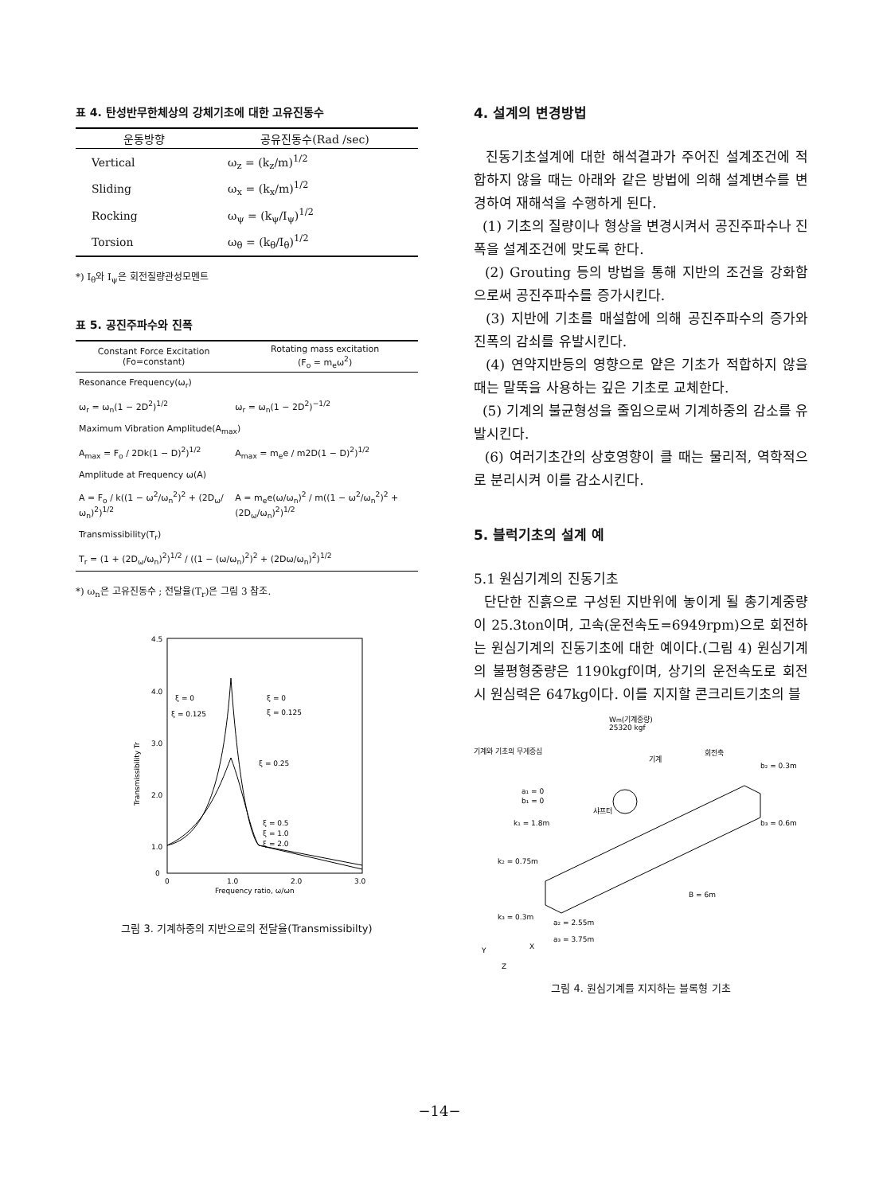표 4. 탄성반무한체상의 강체기초에 대한 고유진동수
| 운동방향 | 공유진동수(Rad /sec) |
| --- | --- |
| Vertical | ω<sub>z</sub> = (k<sub>z</sub>/m)<sup>1/2</sup> |
| Sliding | ω<sub>x</sub> = (k<sub>x</sub>/m)<sup>1/2</sup> |
| Rocking | ω<sub>ψ</sub> = (k<sub>ψ</sub>/I<sub>ψ</sub>)<sup>1/2</sup> |
| Torsion | ω<sub>θ</sub> = (k<sub>θ</sub>/I<sub>θ</sub>)<sup>1/2</sup> |
*) I<sub>θ</sub>와 I<sub>ψ</sub>은 회전질량관성모멘트
표 5. 공진주파수와 진폭
| Constant Force Excitation (Fo=constant) | Rotating mass excitation (F<sub>o</sub> = m<sub>e</sub>ω<sup>2</sup>) |
| --- | --- |
| Resonance Frequency(ω<sub>r</sub>) | |
| ω<sub>r</sub> = ω<sub>n</sub>(1 − 2D<sup>2</sup>)<sup>1/2</sup> | ω<sub>r</sub> = ω<sub>n</sub>(1 − 2D<sup>2</sup>)<sup>−1/2</sup> |
| Maximum Vibration Amplitude(A<sub>max</sub>) | |
| A<sub>max</sub> = F<sub>o</sub> / 2Dk(1 − D)<sup>2</sup>)<sup>1/2</sup> | A<sub>max</sub> = m<sub>e</sub>e / m2D(1 − D)<sup>2</sup>)<sup>1/2</sup> |
| Amplitude at Frequency ω(A) | |
| A = F<sub>o</sub> / k((1 − ω<sup>2</sup>/ω<sub>n</sub><sup>2</sup>)<sup>2</sup> + (2D<sub>ω</sub>/ω<sub>n</sub>)<sup>2</sup>)<sup>1/2</sup> | A = m<sub>e</sub>e(ω/ω<sub>n</sub>)<sup>2</sup> / m((1 − ω<sup>2</sup>/ω<sub>n</sub><sup>2</sup>)<sup>2</sup> + (2D<sub>ω</sub>/ω<sub>n</sub>)<sup>2</sup>)<sup>1/2</sup> |
| Transmissibility(T<sub>r</sub>) | |
| T<sub>r</sub> = (1 + (2D<sub>ω</sub>/ω<sub>n</sub>)<sup>2</sup>)<sup>1/2</sup> / ((1 − (ω/ω<sub>n</sub>)<sup>2</sup>)<sup>2</sup> + (2Dω/ω<sub>n</sub>)<sup>2</sup>)<sup>1/2</sup> | |
*) ω<sub>n</sub>은 고유진동수 ; 전달율(T<sub>r</sub>)은 그림 3 참조.
4.5
4.0
3.0
2.0
1.0
0
0
1.0
2.0
3.0
Frequency ratio, ω/ωn
Transmissibility Tr
ξ = 0
ξ = 0
ξ = 0.125
ξ = 0.125
ξ = 0.25
ξ = 0.5
ξ = 1.0
ξ = 2.0
그림 3. 기계하중의 지반으로의 전달율(Transmissibilty)
4. 설계의 변경방법
진동기초설계에 대한 해석결과가 주어진 설계조건에 적합하지 않을 때는 아래와 같은 방법에 의해 설계변수를 변경하여 재해석을 수행하게 된다.
(1) 기초의 질량이나 형상을 변경시켜서 공진주파수나 진폭을 설계조건에 맞도록 한다.
(2) Grouting 등의 방법을 통해 지반의 조건을 강화함으로써 공진주파수를 증가시킨다.
(3) 지반에 기초를 매설함에 의해 공진주파수의 증가와 진폭의 감쇠를 유발시킨다.
(4) 연약지반등의 영향으로 얕은 기초가 적합하지 않을 때는 말뚝을 사용하는 깊은 기초로 교체한다.
(5) 기계의 불균형성을 줄임으로써 기계하중의 감소를 유발시킨다.
(6) 여러기초간의 상호영향이 클 때는 물리적, 역학적으로 분리시켜 이를 감소시킨다.
5. 블럭기초의 설계 예
5.1 원심기계의 진동기초
단단한 진흙으로 구성된 지반위에 놓이게 될 총기계중량이 25.3ton이며, 고속(운전속도=6949rpm)으로 회전하는 원심기계의 진동기초에 대한 예이다.(그림 4) 원심기계의 불평형중량은 1190kgf이며, 상기의 운전속도로 회전시 원심력은 647kg이다. 이를 지지할 콘크리트기초의 블
Wm(기계중량)
25320 kgf
기계와 기초의 무게중심
회전축
기계
a₁ = 0
b₁ = 0
k₁ = 1.8m
샤프터
b₂ = 0.3m
b₃ = 0.6m
k₂ = 0.75m
k₃ = 0.3m
a₂ = 2.55m
a₃ = 3.75m
B = 6m
X
Y
Z
그림 4. 원심기계를 지지하는 블록형 기초
−14−